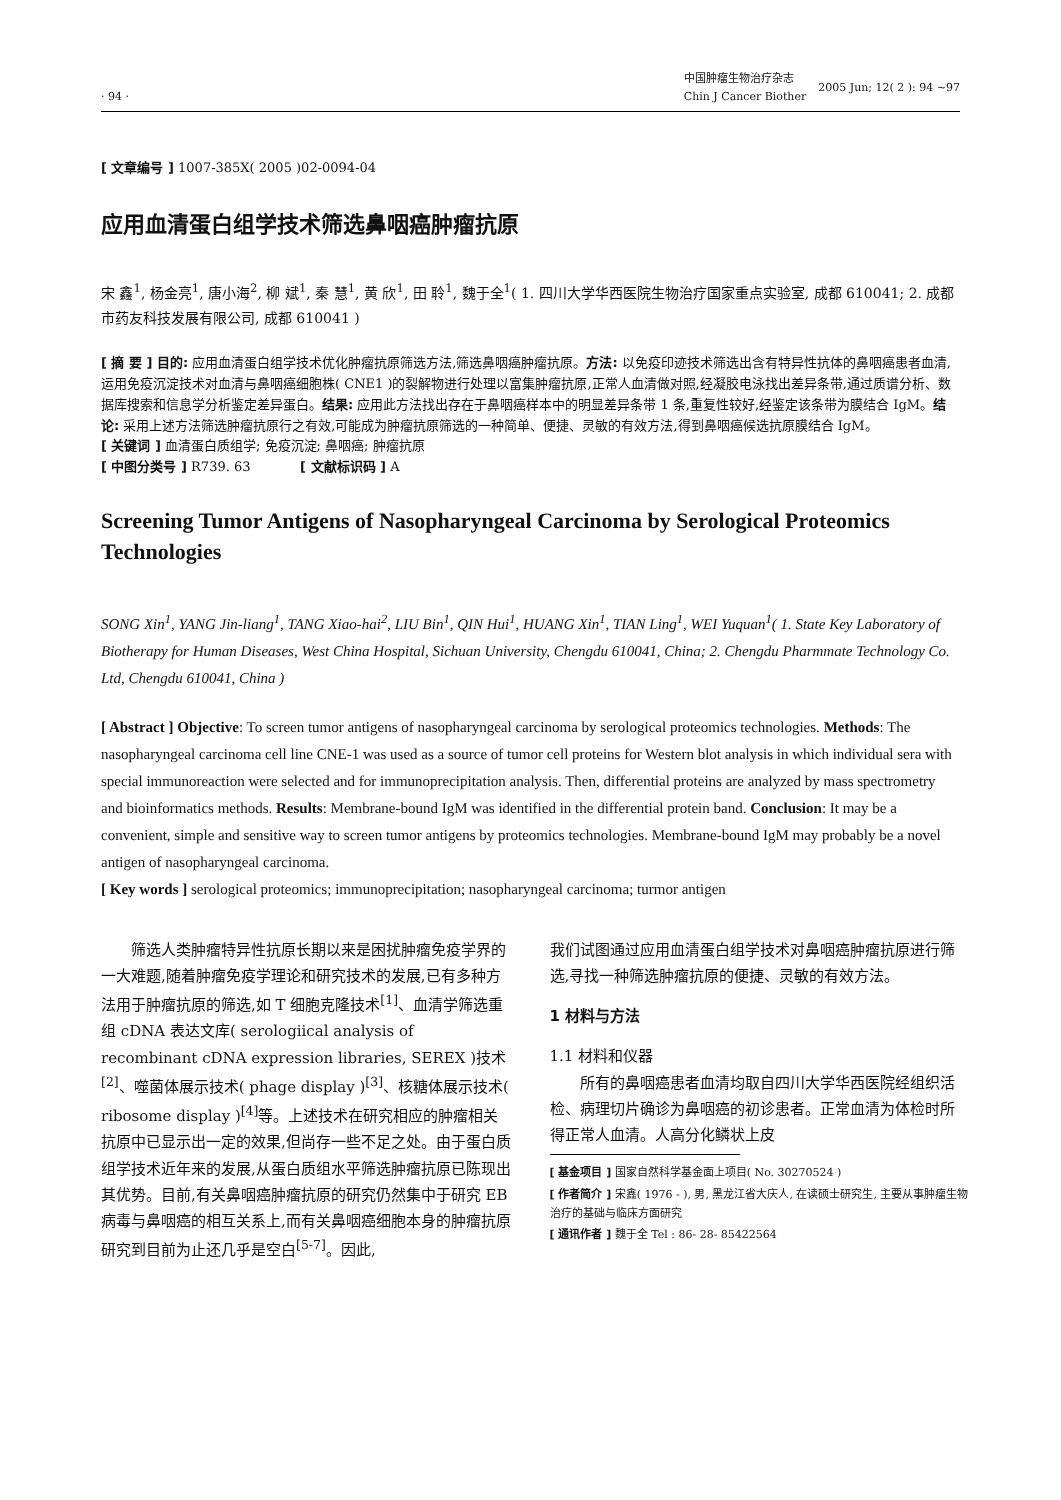· 94 ·
中国肿瘤生物治疗杂志
Chin J Cancer Biother
2005 Jun; 12( 2 ): 94 ~97
[ 文章编号 ] 1007-385X( 2005 )02-0094-04
应用血清蛋白组学技术筛选鼻咽癌肿瘤抗原
宋 鑫<sup>1</sup>, 杨金亮<sup>1</sup>, 唐小海<sup>2</sup>, 柳 斌<sup>1</sup>, 秦 慧<sup>1</sup>, 黄 欣<sup>1</sup>, 田 聆<sup>1</sup>, 魏于全<sup>1</sup>( 1. 四川大学华西医院生物治疗国家重点实验室, 成都 610041; 2. 成都市药友科技发展有限公司, 成都 610041 )
[ 摘 要 ] 目的: 应用血清蛋白组学技术优化肿瘤抗原筛选方法,筛选鼻咽癌肿瘤抗原。方法: 以免疫印迹技术筛选出含有特异性抗体的鼻咽癌患者血清,运用免疫沉淀技术对血清与鼻咽癌细胞株( CNE1 )的裂解物进行处理以富集肿瘤抗原,正常人血清做对照,经凝胶电泳找出差异条带,通过质谱分析、数据库搜索和信息学分析鉴定差异蛋白。结果: 应用此方法找出存在于鼻咽癌样本中的明显差异条带 1 条,重复性较好,经鉴定该条带为膜结合 IgM。结论: 采用上述方法筛选肿瘤抗原行之有效,可能成为肿瘤抗原筛选的一种简单、便捷、灵敏的有效方法,得到鼻咽癌候选抗原膜结合 IgM。
[ 关键词 ] 血清蛋白质组学; 免疫沉淀; 鼻咽癌; 肿瘤抗原
[ 中图分类号 ] R739. 63 [ 文献标识码 ] A
Screening Tumor Antigens of Nasopharyngeal Carcinoma by Serological Proteomics Technologies
SONG Xin<sup>1</sup>, YANG Jin-liang<sup>1</sup>, TANG Xiao-hai<sup>2</sup>, LIU Bin<sup>1</sup>, QIN Hui<sup>1</sup>, HUANG Xin<sup>1</sup>, TIAN Ling<sup>1</sup>, WEI Yuquan<sup>1</sup>( 1. State Key Laboratory of Biotherapy for Human Diseases, West China Hospital, Sichuan University, Chengdu 610041, China; 2. Chengdu Pharmmate Technology Co. Ltd, Chengdu 610041, China )
[ Abstract ] Objective: To screen tumor antigens of nasopharyngeal carcinoma by serological proteomics technologies. Methods: The nasopharyngeal carcinoma cell line CNE-1 was used as a source of tumor cell proteins for Western blot analysis in which individual sera with special immunoreaction were selected and for immunoprecipitation analysis. Then, differential proteins are analyzed by mass spectrometry and bioinformatics methods. Results: Membrane-bound IgM was identified in the differential protein band. Conclusion: It may be a convenient, simple and sensitive way to screen tumor antigens by proteomics technologies. Membrane-bound IgM may probably be a novel antigen of nasopharyngeal carcinoma.
[ Key words ] serological proteomics; immunoprecipitation; nasopharyngeal carcinoma; turmor antigen
筛选人类肿瘤特异性抗原长期以来是困扰肿瘤免疫学界的一大难题,随着肿瘤免疫学理论和研究技术的发展,已有多种方法用于肿瘤抗原的筛选,如 T 细胞克隆技术<sup>[1]</sup>、血清学筛选重组 cDNA 表达文库( serologiical analysis of recombinant cDNA expression libraries, SEREX )技术<sup>[2]</sup>、噬菌体展示技术( phage display )<sup>[3]</sup>、核糖体展示技术( ribosome display )<sup>[4]</sup>等。上述技术在研究相应的肿瘤相关抗原中已显示出一定的效果,但尚存一些不足之处。由于蛋白质组学技术近年来的发展,从蛋白质组水平筛选肿瘤抗原已陈现出其优势。目前,有关鼻咽癌肿瘤抗原的研究仍然集中于研究 EB 病毒与鼻咽癌的相互关系上,而有关鼻咽癌细胞本身的肿瘤抗原研究到目前为止还几乎是空白<sup>[5-7]</sup>。因此,
我们试图通过应用血清蛋白组学技术对鼻咽癌肿瘤抗原进行筛选,寻找一种筛选肿瘤抗原的便捷、灵敏的有效方法。
1 材料与方法
1.1 材料和仪器
所有的鼻咽癌患者血清均取自四川大学华西医院经组织活检、病理切片确诊为鼻咽癌的初诊患者。正常血清为体检时所得正常人血清。人高分化鳞状上皮
[ 基金项目 ] 国家自然科学基金面上项目( No. 30270524 )
[ 作者简介 ] 宋鑫( 1976 - ), 男, 黑龙江省大庆人, 在读硕士研究生, 主要从事肿瘤生物治疗的基础与临床方面研究
[ 通讯作者 ] 魏于全 Tel : 86- 28- 85422564